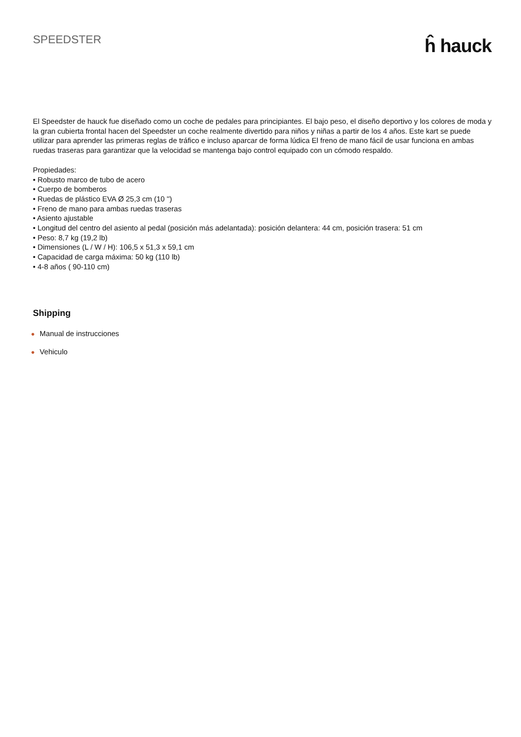SPEEDSTER
ĥ hauck
El Speedster de hauck fue diseñado como un coche de pedales para principiantes. El bajo peso, el diseño deportivo y los colores de moda y la gran cubierta frontal hacen del Speedster un coche realmente divertido para niños y niñas a partir de los 4 años. Este kart se puede utilizar para aprender las primeras reglas de tráfico e incluso aparcar de forma lúdica El freno de mano fácil de usar funciona en ambas ruedas traseras para garantizar que la velocidad se mantenga bajo control equipado con un cómodo respaldo.
Propiedades:
• Robusto marco de tubo de acero
• Cuerpo de bomberos
• Ruedas de plástico EVA Ø 25,3 cm (10 '')
• Freno de mano para ambas ruedas traseras
• Asiento ajustable
• Longitud del centro del asiento al pedal (posición más adelantada): posición delantera: 44 cm, posición trasera: 51 cm
• Peso: 8,7 kg (19,2 lb)
• Dimensiones (L / W / H): 106,5 x 51,3 x 59,1 cm
• Capacidad de carga máxima: 50 kg (110 lb)
• 4-8 años ( 90-110 cm)
Shipping
● Manual de instrucciones
● Vehiculo